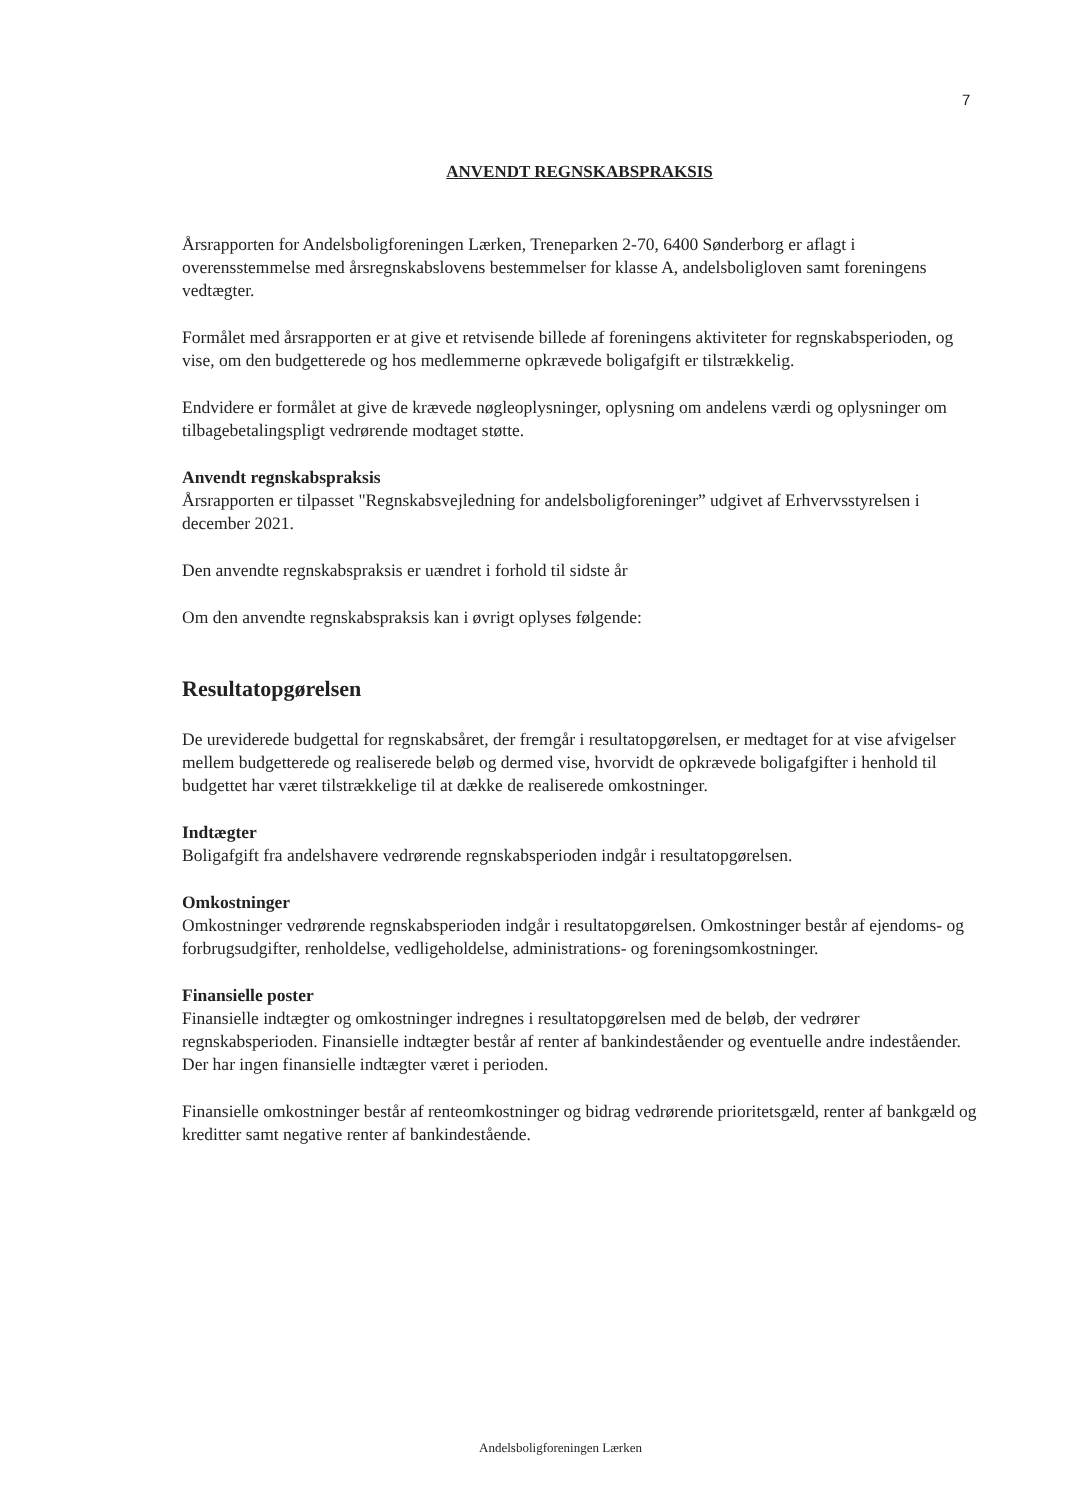7
ANVENDT REGNSKABSPRAKSIS
Årsrapporten for Andelsboligforeningen Lærken, Treneparken 2-70, 6400 Sønderborg er aflagt i overensstemmelse med årsregnskabslovens bestemmelser for klasse A, andelsboligloven samt foreningens vedtægter.
Formålet med årsrapporten er at give et retvisende billede af foreningens aktiviteter for regnskabsperioden, og vise, om den budgetterede og hos medlemmerne opkrævede boligafgift er tilstrækkelig.
Endvidere er formålet at give de krævede nøgleoplysninger, oplysning om andelens værdi og oplysninger om tilbagebetalingspligt vedrørende modtaget støtte.
Anvendt regnskabspraksis
Årsrapporten er tilpasset "Regnskabsvejledning for andelsboligforeninger” udgivet af Erhvervsstyrelsen i december 2021.
Den anvendte regnskabspraksis er uændret i forhold til sidste år
Om den anvendte regnskabspraksis kan i øvrigt oplyses følgende:
Resultatopgørelsen
De ureviderede budgettal for regnskabsåret, der fremgår i resultatopgørelsen, er medtaget for at vise afvigelser mellem budgetterede og realiserede beløb og dermed vise, hvorvidt de opkrævede boligafgifter i henhold til budgettet har været tilstrækkelige til at dække de realiserede omkostninger.
Indtægter
Boligafgift fra andelshavere vedrørende regnskabsperioden indgår i resultatopgørelsen.
Omkostninger
Omkostninger vedrørende regnskabsperioden indgår i resultatopgørelsen. Omkostninger består af ejendoms- og forbrugsudgifter, renholdelse, vedligeholdelse, administrations- og foreningsomkostninger.
Finansielle poster
Finansielle indtægter og omkostninger indregnes i resultatopgørelsen med de beløb, der vedrører regnskabsperioden. Finansielle indtægter består af renter af bankindeståender og eventuelle andre indeståender. Der har ingen finansielle indtægter været i perioden.
Finansielle omkostninger består af renteomkostninger og bidrag vedrørende prioritetsgæld, renter af bankgæld og kreditter samt negative renter af bankindestående.
Andelsboligforeningen Lærken